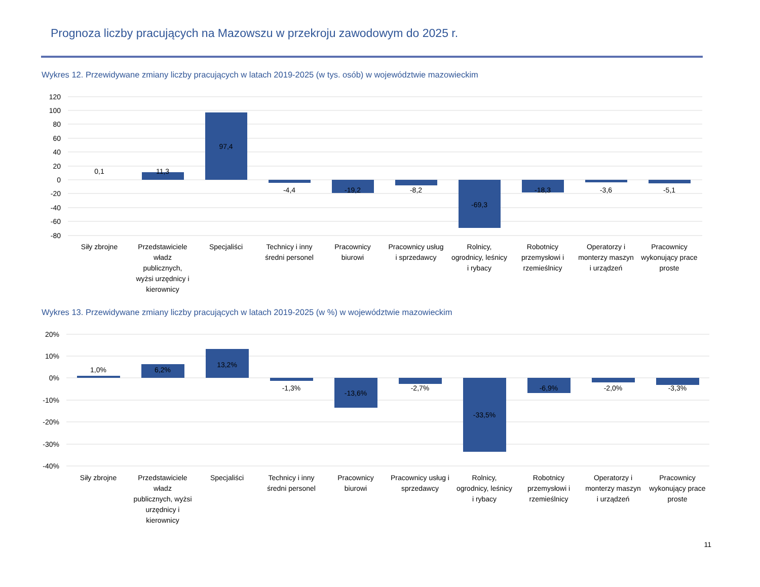Prognoza liczby pracujących na Mazowszu w przekroju zawodowym do 2025 r.
Wykres 12. Przewidywane zmiany liczby pracujących w latach 2019-2025 (w tys. osób) w województwie mazowieckim
120
100
80
60
40
20
0
-20
-40
-60
-80
0,1
11,3
97,4
-4,4
-19,2
-8,2
-69,3
-18,3
-3,6
-5,1
Siły zbrojne
Przedstawiciele
władz
publicznych,
wyżsi urzędnicy i
kierownicy
Specjaliści
Technicy i inny
średni personel
Pracownicy
biurowi
Pracownicy usług
i sprzedawcy
Rolnicy,
ogrodnicy, leśnicy
i rybacy
Robotnicy
przemysłowi i
rzemieślnicy
Operatorzy i
monterzy maszyn
i urządzeń
Pracownicy
wykonujący prace
proste
Wykres 13. Przewidywane zmiany liczby pracujących w latach 2019-2025 (w %) w województwie mazowieckim
20%
10%
0%
-10%
-20%
-30%
-40%
1,0%
6,2%
13,2%
-1,3%
-13,6%
-2,7%
-33,5%
-6,9%
-2,0%
-3,3%
Siły zbrojne
Przedstawiciele
władz
publicznych, wyżsi
urzędnicy i
kierownicy
Specjaliści
Technicy i inny
średni personel
Pracownicy
biurowi
Pracownicy usług i
sprzedawcy
Rolnicy,
ogrodnicy, leśnicy
i rybacy
Robotnicy
przemysłowi i
rzemieślnicy
Operatorzy i
monterzy maszyn
i urządzeń
Pracownicy
wykonujący prace
proste
11